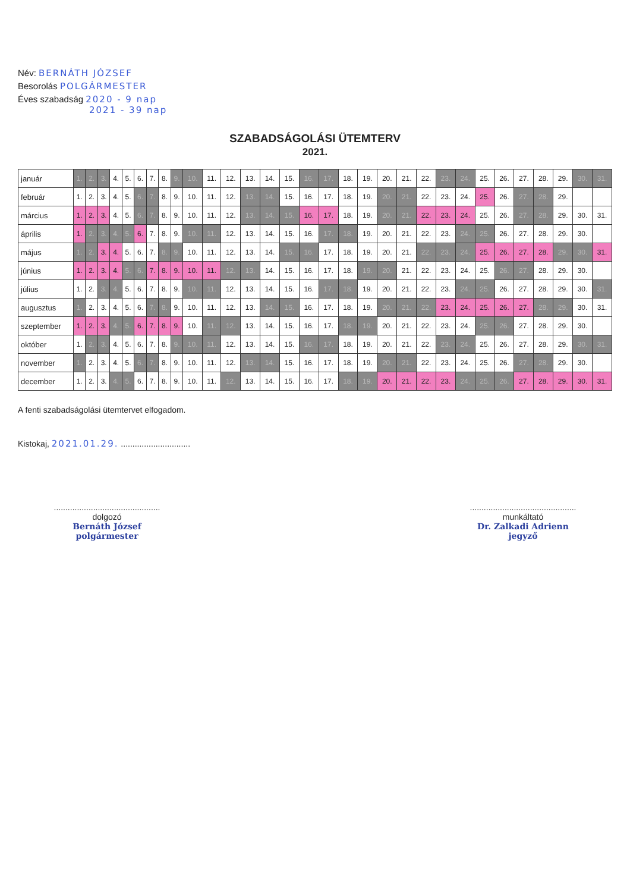Név: BERNÁTH JÓZSEF
Besorolás POLGÁRMESTER
Éves szabadság 2020 - 9 nap
2021 - 39 nap
SZABADSÁGOLÁSI ÜTEMTERV
2021.
| január | 1. | 2. | 3. | 4. | 5. | 6. | 7. | 8. | 9. | 10. | 11. | 12. | 13. | 14. | 15. | 16. | 17. | 18. | 19. | 20. | 21. | 22. | 23. | 24. | 25. | 26. | 27. | 28. | 29. | 30. | 31. |
| február | 1. | 2. | 3. | 4. | 5. | 6. | 7. | 8. | 9. | 10. | 11. | 12. | 13. | 14. | 15. | 16. | 17. | 18. | 19. | 20. | 21. | 22. | 23. | 24. | 25. | 26. | 27. | 28. | 29. | | |
| március | 1. | 2. | 3. | 4. | 5. | 6. | 7. | 8. | 9. | 10. | 11. | 12. | 13. | 14. | 15. | 16. | 17. | 18. | 19. | 20. | 21. | 22. | 23. | 24. | 25. | 26. | 27. | 28. | 29. | 30. | 31. |
| április | 1. | 2. | 3. | 4. | 5. | 6. | 7. | 8. | 9. | 10. | 11. | 12. | 13. | 14. | 15. | 16. | 17. | 18. | 19. | 20. | 21. | 22. | 23. | 24. | 25. | 26. | 27. | 28. | 29. | 30. | |
| május | 1. | 2. | 3. | 4. | 5. | 6. | 7. | 8. | 9. | 10. | 11. | 12. | 13. | 14. | 15. | 16. | 17. | 18. | 19. | 20. | 21. | 22. | 23. | 24. | 25. | 26. | 27. | 28. | 29. | 30. | 31. |
| június | 1. | 2. | 3. | 4. | 5. | 6. | 7. | 8. | 9. | 10. | 11. | 12. | 13. | 14. | 15. | 16. | 17. | 18. | 19. | 20. | 21. | 22. | 23. | 24. | 25. | 26. | 27. | 28. | 29. | 30. | |
| július | 1. | 2. | 3. | 4. | 5. | 6. | 7. | 8. | 9. | 10. | 11. | 12. | 13. | 14. | 15. | 16. | 17. | 18. | 19. | 20. | 21. | 22. | 23. | 24. | 25. | 26. | 27. | 28. | 29. | 30. | 31. |
| augusztus | 1. | 2. | 3. | 4. | 5. | 6. | 7. | 8. | 9. | 10. | 11. | 12. | 13. | 14. | 15. | 16. | 17. | 18. | 19. | 20. | 21. | 22. | 23. | 24. | 25. | 26. | 27. | 28. | 29. | 30. | 31. |
| szeptember | 1. | 2. | 3. | 4. | 5. | 6. | 7. | 8. | 9. | 10. | 11. | 12. | 13. | 14. | 15. | 16. | 17. | 18. | 19. | 20. | 21. | 22. | 23. | 24. | 25. | 26. | 27. | 28. | 29. | 30. | |
| október | 1. | 2. | 3. | 4. | 5. | 6. | 7. | 8. | 9. | 10. | 11. | 12. | 13. | 14. | 15. | 16. | 17. | 18. | 19. | 20. | 21. | 22. | 23. | 24. | 25. | 26. | 27. | 28. | 29. | 30. | 31. |
| november | 1. | 2. | 3. | 4. | 5. | 6. | 7. | 8. | 9. | 10. | 11. | 12. | 13. | 14. | 15. | 16. | 17. | 18. | 19. | 20. | 21. | 22. | 23. | 24. | 25. | 26. | 27. | 28. | 29. | 30. | |
| december | 1. | 2. | 3. | 4. | 5. | 6. | 7. | 8. | 9. | 10. | 11. | 12. | 13. | 14. | 15. | 16. | 17. | 18. | 19. | 20. | 21. | 22. | 23. | 24. | 25. | 26. | 27. | 28. | 29. | 30. | 31. |
A fenti szabadságolási ütemtervet elfogadom.
Kistokaj, 2021.01.29. ..............................
..............................................
dolgozó
Bernáth József
polgármester
..............................................
munkáltató
Dr. Zalkadi Adrienn
jegyző